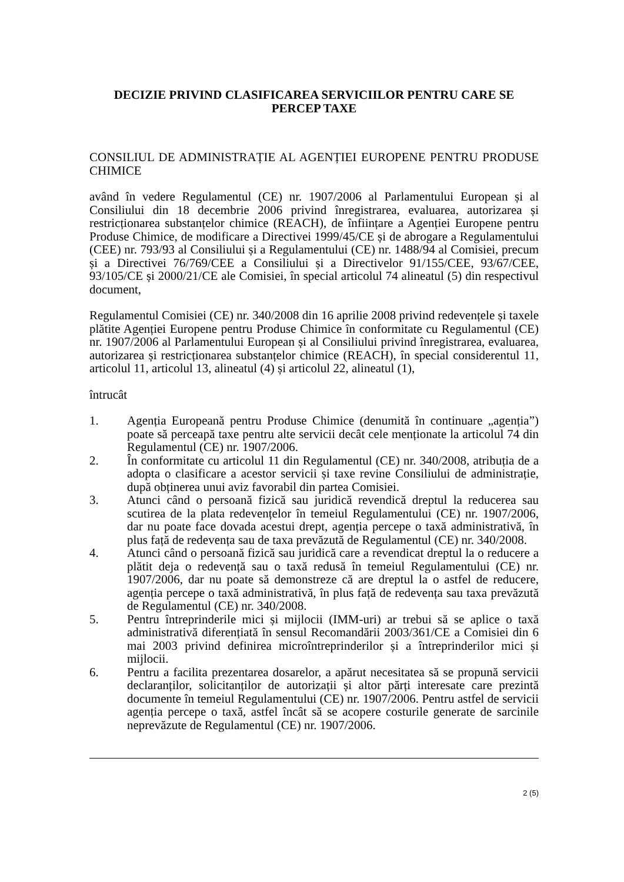DECIZIE PRIVIND CLASIFICAREA SERVICIILOR PENTRU CARE SE PERCEP TAXE
CONSILIUL DE ADMINISTRAȚIE AL AGENȚIEI EUROPENE PENTRU PRODUSE CHIMICE
având în vedere Regulamentul (CE) nr. 1907/2006 al Parlamentului European și al Consiliului din 18 decembrie 2006 privind înregistrarea, evaluarea, autorizarea și restricționarea substanțelor chimice (REACH), de înființare a Agenției Europene pentru Produse Chimice, de modificare a Directivei 1999/45/CE și de abrogare a Regulamentului (CEE) nr. 793/93 al Consiliului și a Regulamentului (CE) nr. 1488/94 al Comisiei, precum și a Directivei 76/769/CEE a Consiliului și a Directivelor 91/155/CEE, 93/67/CEE, 93/105/CE și 2000/21/CE ale Comisiei, în special articolul 74 alineatul (5) din respectivul document,
Regulamentul Comisiei (CE) nr. 340/2008 din 16 aprilie 2008 privind redevențele și taxele plătite Agenției Europene pentru Produse Chimice în conformitate cu Regulamentul (CE) nr. 1907/2006 al Parlamentului European și al Consiliului privind înregistrarea, evaluarea, autorizarea și restricționarea substanțelor chimice (REACH), în special considerentul 11, articolul 11, articolul 13, alineatul (4) și articolul 22, alineatul (1),
întrucât
1. Agenția Europeană pentru Produse Chimice (denumită în continuare „agenția”) poate să perceapă taxe pentru alte servicii decât cele menționate la articolul 74 din Regulamentul (CE) nr. 1907/2006.
2. În conformitate cu articolul 11 din Regulamentul (CE) nr. 340/2008, atribuția de a adopta o clasificare a acestor servicii și taxe revine Consiliului de administrație, după obținerea unui aviz favorabil din partea Comisiei.
3. Atunci când o persoană fizică sau juridică revendică dreptul la reducerea sau scutirea de la plata redevențelor în temeiul Regulamentului (CE) nr. 1907/2006, dar nu poate face dovada acestui drept, agenția percepe o taxă administrativă, în plus față de redevența sau de taxa prevăzută de Regulamentul (CE) nr. 340/2008.
4. Atunci când o persoană fizică sau juridică care a revendicat dreptul la o reducere a plătit deja o redevență sau o taxă redusă în temeiul Regulamentului (CE) nr. 1907/2006, dar nu poate să demonstreze că are dreptul la o astfel de reducere, agenția percepe o taxă administrativă, în plus față de redevența sau taxa prevăzută de Regulamentul (CE) nr. 340/2008.
5. Pentru întreprinderile mici și mijlocii (IMM-uri) ar trebui să se aplice o taxă administrativă diferențiată în sensul Recomandării 2003/361/CE a Comisiei din 6 mai 2003 privind definirea microîntreprinderilor și a întreprinderilor mici și mijlocii.
6. Pentru a facilita prezentarea dosarelor, a apărut necesitatea să se propună servicii declaranților, solicitanților de autorizații și altor părți interesate care prezintă documente în temeiul Regulamentului (CE) nr. 1907/2006. Pentru astfel de servicii agenția percepe o taxă, astfel încât să se acopere costurile generate de sarcinile neprevăzute de Regulamentul (CE) nr. 1907/2006.
2 (5)